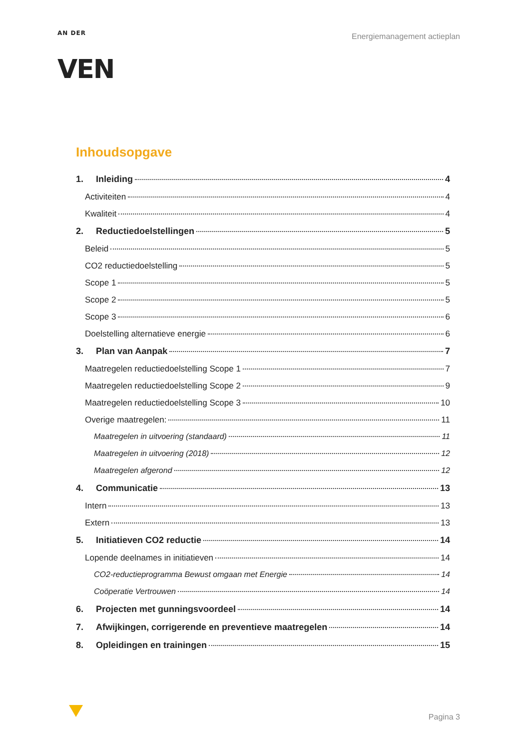AN DER
VEN
Energiemanagement actieplan
Inhoudsopgave
1. Inleiding 4
Activiteiten 4
Kwaliteit 4
2. Reductiedoelstellingen 5
Beleid 5
CO2 reductiedoelstelling 5
Scope 1 5
Scope 2 5
Scope 3 6
Doelstelling alternatieve energie 6
3. Plan van Aanpak 7
Maatregelen reductiedoelstelling Scope 1 7
Maatregelen reductiedoelstelling Scope 2 9
Maatregelen reductiedoelstelling Scope 3 10
Overige maatregelen: 11
Maatregelen in uitvoering (standaard) 11
Maatregelen in uitvoering (2018) 12
Maatregelen afgerond 12
4. Communicatie 13
Intern 13
Extern 13
5. Initiatieven CO2 reductie 14
Lopende deelnames in initiatieven 14
CO2-reductieprogramma Bewust omgaan met Energie 14
Coöperatie Vertrouwen 14
6. Projecten met gunningsvoordeel 14
7. Afwijkingen, corrigerende en preventieve maatregelen 14
8. Opleidingen en trainingen 15
Pagina 3